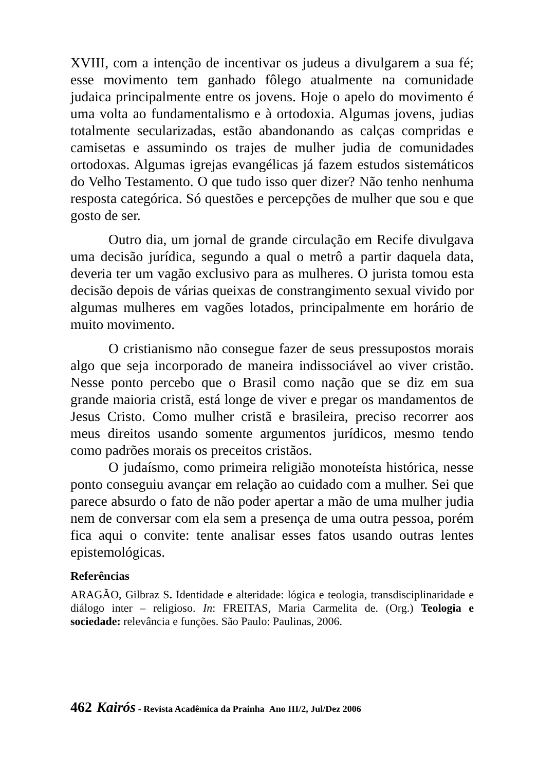XVIII, com a intenção de incentivar os judeus a divulgarem a sua fé; esse movimento tem ganhado fôlego atualmente na comunidade judaica principalmente entre os jovens. Hoje o apelo do movimento é uma volta ao fundamentalismo e à ortodoxia. Algumas jovens, judias totalmente secularizadas, estão abandonando as calças compridas e camisetas e assumindo os trajes de mulher judia de comunidades ortodoxas. Algumas igrejas evangélicas já fazem estudos sistemáticos do Velho Testamento. O que tudo isso quer dizer? Não tenho nenhuma resposta categórica. Só questões e percepções de mulher que sou e que gosto de ser.
Outro dia, um jornal de grande circulação em Recife divulgava uma decisão jurídica, segundo a qual o metrô a partir daquela data, deveria ter um vagão exclusivo para as mulheres. O jurista tomou esta decisão depois de várias queixas de constrangimento sexual vivido por algumas mulheres em vagões lotados, principalmente em horário de muito movimento.
O cristianismo não consegue fazer de seus pressupostos morais algo que seja incorporado de maneira indissociável ao viver cristão. Nesse ponto percebo que o Brasil como nação que se diz em sua grande maioria cristã, está longe de viver e pregar os mandamentos de Jesus Cristo. Como mulher cristã e brasileira, preciso recorrer aos meus direitos usando somente argumentos jurídicos, mesmo tendo como padrões morais os preceitos cristãos.
O judaísmo, como primeira religião monoteísta histórica, nesse ponto conseguiu avançar em relação ao cuidado com a mulher. Sei que parece absurdo o fato de não poder apertar a mão de uma mulher judia nem de conversar com ela sem a presença de uma outra pessoa, porém fica aqui o convite: tente analisar esses fatos usando outras lentes epistemológicas.
Referências
ARAGÃO, Gilbraz S. Identidade e alteridade: lógica e teologia, transdisciplinaridade e diálogo inter – religioso. In: FREITAS, Maria Carmelita de. (Org.) Teologia e sociedade: relevância e funções. São Paulo: Paulinas, 2006.
462 Kairós - Revista Acadêmica da Prainha Ano III/2, Jul/Dez 2006